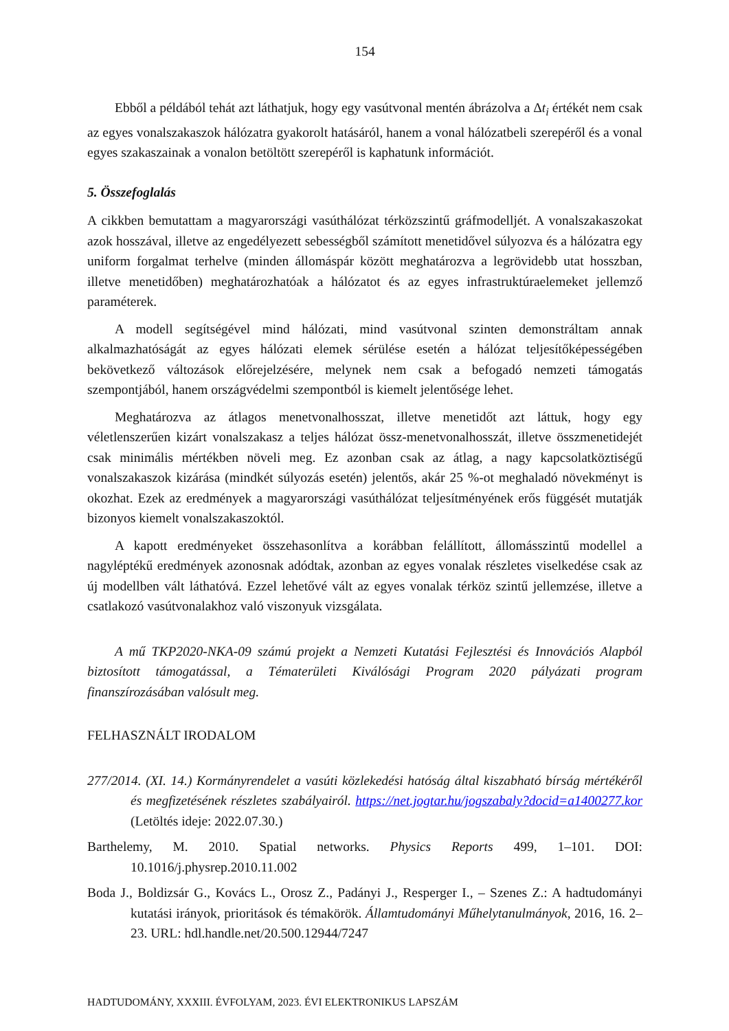154
Ebből a példából tehát azt láthatjuk, hogy egy vasútvonal mentén ábrázolva a Δt<sub>i</sub> értékét nem csak az egyes vonalszakaszok hálózatra gyakorolt hatásáról, hanem a vonal hálózatbeli szerepéről és a vonal egyes szakaszainak a vonalon betöltött szerepéről is kaphatunk információt.
5. Összefoglalás
A cikkben bemutattam a magyarországi vasúthálózat térközszintű gráfmodelljét. A vonalszakaszokat azok hosszával, illetve az engedélyezett sebességből számított menetidővel súlyozva és a hálózatra egy uniform forgalmat terhelve (minden állomáspár között meghatározva a legrövidebb utat hosszban, illetve menetidőben) meghatározhatóak a hálózatot és az egyes infrastruktúraelemeket jellemző paraméterek.
A modell segítségével mind hálózati, mind vasútvonal szinten demonstráltam annak alkalmazhatóságát az egyes hálózati elemek sérülése esetén a hálózat teljesítőképességében bekövetkező változások előrejelzésére, melynek nem csak a befogadó nemzeti támogatás szempontjából, hanem országvédelmi szempontból is kiemelt jelentősége lehet.
Meghatározva az átlagos menetvonalhosszat, illetve menetidőt azt láttuk, hogy egy véletlenszerűen kizárt vonalszakasz a teljes hálózat össz-menetvonalhosszát, illetve összmenetidejét csak minimális mértékben növeli meg. Ez azonban csak az átlag, a nagy kapcsolatköztiségű vonalszakaszok kizárása (mindkét súlyozás esetén) jelentős, akár 25 %-ot meghaladó növekményt is okozhat. Ezek az eredmények a magyarországi vasúthálózat teljesítményének erős függését mutatják bizonyos kiemelt vonalszakaszoktól.
A kapott eredményeket összehasonlítva a korábban felállított, állomásszintű modellel a nagyléptékű eredmények azonosnak adódtak, azonban az egyes vonalak részletes viselkedése csak az új modellben vált láthatóvá. Ezzel lehetővé vált az egyes vonalak térköz szintű jellemzése, illetve a csatlakozó vasútvonalakhoz való viszonyuk vizsgálata.
A mű TKP2020-NKA-09 számú projekt a Nemzeti Kutatási Fejlesztési és Innovációs Alapból biztosított támogatással, a Tématerületi Kiválósági Program 2020 pályázati program finanszírozásában valósult meg.
FELHASZNÁLT IRODALOM
277/2014. (XI. 14.) Kormányrendelet a vasúti közlekedési hatóság által kiszabható bírság mértékéről és megfizetésének részletes szabályairól. https://net.jogtar.hu/jogszabaly?docid=a1400277.kor (Letöltés ideje: 2022.07.30.)
Barthelemy, M. 2010. Spatial networks. Physics Reports 499, 1–101. DOI: 10.1016/j.physrep.2010.11.002
Boda J., Boldizsár G., Kovács L., Orosz Z., Padányi J., Resperger I., – Szenes Z.: A hadtudományi kutatási irányok, prioritások és témakörök. Államtudományi Műhelytanulmányok, 2016, 16. 2–23. URL: hdl.handle.net/20.500.12944/7247
HADTUDOMÁNY, XXXIII. ÉVFOLYAM, 2023. ÉVI ELEKTRONIKUS LAPSZÁM